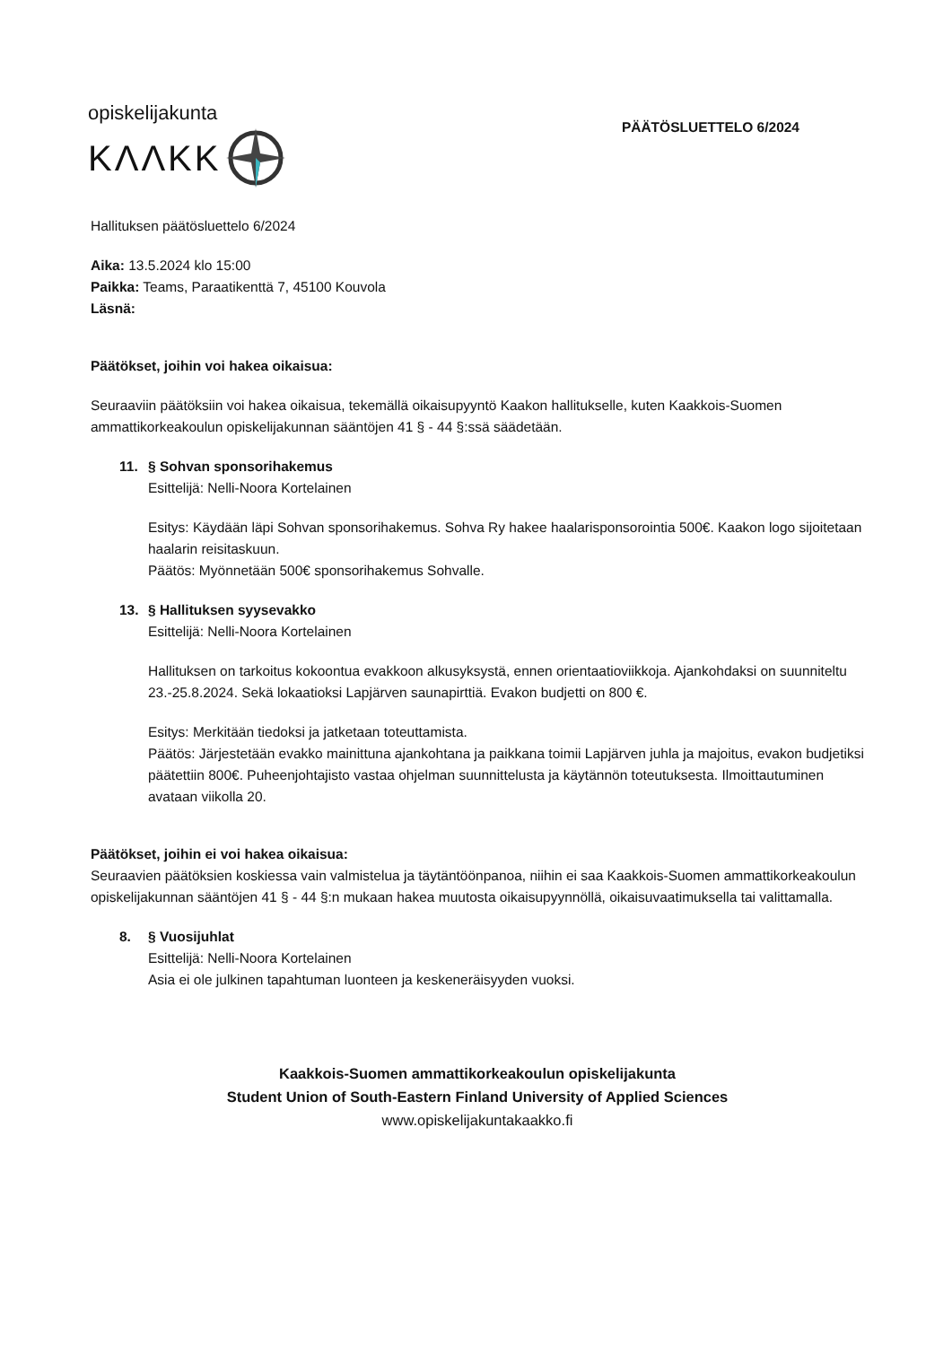opiskelijakunta
KΛΛKK
PÄÄTÖSLUETTELO 6/2024
Hallituksen päätösluettelo 6/2024
Aika: 13.5.2024 klo 15:00
Paikka: Teams, Paraatikenttä 7, 45100 Kouvola
Läsnä:
Päätökset, joihin voi hakea oikaisua:
Seuraaviin päätöksiin voi hakea oikaisua, tekemällä oikaisupyyntö Kaakon hallitukselle, kuten Kaakkois-Suomen ammattikorkeakoulun opiskelijakunnan sääntöjen 41 § - 44 §:ssä säädetään.
11. § Sohvan sponsorihakemus
Esittelijä: Nelli-Noora Kortelainen
Esitys: Käydään läpi Sohvan sponsorihakemus. Sohva Ry hakee haalarisponsorointia 500€. Kaakon logo sijoitetaan haalarin reisitaskuun.
Päätös: Myönnetään 500€ sponsorihakemus Sohvalle.
13. § Hallituksen syysevakko
Esittelijä: Nelli-Noora Kortelainen
Hallituksen on tarkoitus kokoontua evakkoon alkusyksystä, ennen orientaatioviikkoja. Ajankohdaksi on suunniteltu 23.-25.8.2024. Sekä lokaatioksi Lapjärven saunapirttiä. Evakon budjetti on 800 €.
Esitys: Merkitään tiedoksi ja jatketaan toteuttamista.
Päätös: Järjestetään evakko mainittuna ajankohtana ja paikkana toimii Lapjärven juhla ja majoitus, evakon budjetiksi päätettiin 800€. Puheenjohtajisto vastaa ohjelman suunnittelusta ja käytännön toteutuksesta. Ilmoittautuminen avataan viikolla 20.
Päätökset, joihin ei voi hakea oikaisua:
Seuraavien päätöksien koskiessa vain valmistelua ja täytäntöönpanoa, niihin ei saa Kaakkois-Suomen ammattikorkeakoulun opiskelijakunnan sääntöjen 41 § - 44 §:n mukaan hakea muutosta oikaisupyynnöllä, oikaisuvaatimuksella tai valittamalla.
8. § Vuosijuhlat
Esittelijä: Nelli-Noora Kortelainen
Asia ei ole julkinen tapahtuman luonteen ja keskeneräisyyden vuoksi.
Kaakkois-Suomen ammattikorkeakoulun opiskelijakunta
Student Union of South-Eastern Finland University of Applied Sciences
www.opiskelijakuntakaakko.fi